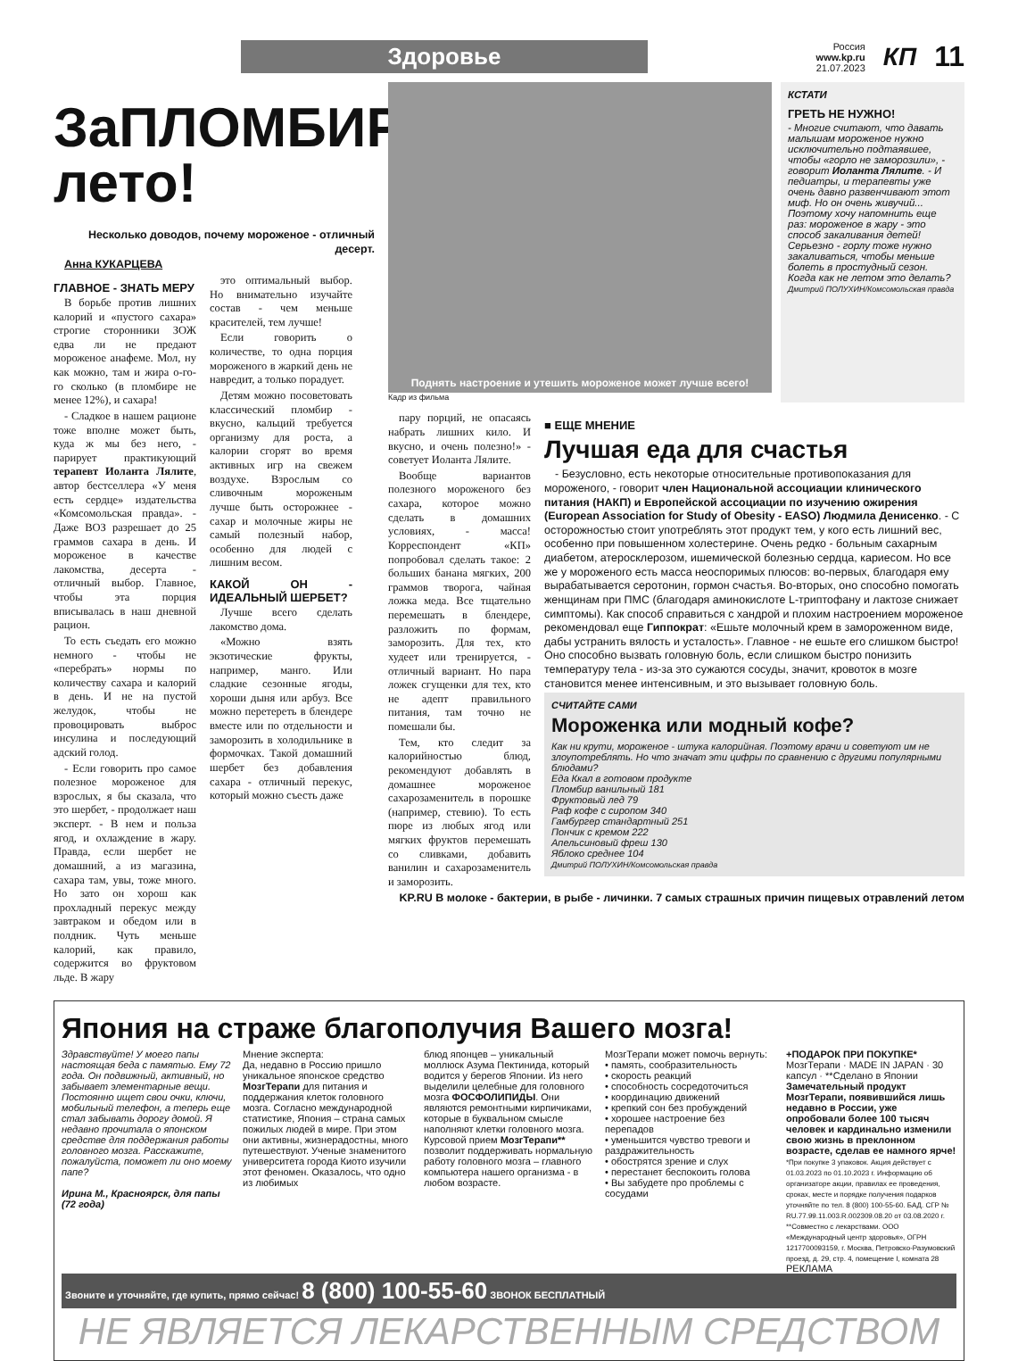Здоровье
Россия
www.kp.ru
21.07.2023
КП 11
ЗаПЛОМБИРуй лето!
Несколько доводов, почему мороженое - отличный десерт.
Анна КУКАРЦЕВА
ГЛАВНОЕ - ЗНАТЬ МЕРУ
В борьбе против лишних калорий и «пустого сахара» строгие сторонники ЗОЖ едва ли не предают мороженое анафеме. Мол, ну как можно, там и жира о-го-го сколько (в пломбире не менее 12%), и сахара!
- Сладкое в нашем рационе тоже вполне может быть, куда ж мы без него, - парирует практикующий терапевт Иоланта Лялите, автор бестселлера «У меня есть сердце» издательства «Комсомольская правда». - Даже ВОЗ разрешает до 25 граммов сахара в день. И мороженое в качестве лакомства, десерта - отличный выбор. Главное, чтобы эта порция вписывалась в наш дневной рацион.
То есть съедать его можно немного - чтобы не «перебрать» нормы по количеству сахара и калорий в день. И не на пустой желудок, чтобы не провоцировать выброс инсулина и последующий адский голод.
- Если говорить про самое полезное мороженое для взрослых, я бы сказала, что это шербет, - продолжает наш эксперт. - В нем и польза ягод, и охлаждение в жару. Правда, если шербет не домашний, а из магазина, сахара там, увы, тоже много. Но зато он хорош как прохладный перекус между завтраком и обедом или в полдник. Чуть меньше калорий, как правило, содержится во фруктовом льде. В жару
это оптимальный выбор. Но внимательно изучайте состав - чем меньше красителей, тем лучше!
Если говорить о количестве, то одна порция мороженого в жаркий день не навредит, а только порадует.
Детям можно посоветовать классический пломбир - вкусно, кальций требуется организму для роста, а калории сгорят во время активных игр на свежем воздухе. Взрослым со сливочным мороженым лучше быть осторожнее - сахар и молочные жиры не самый полезный набор, особенно для людей с лишним весом.
КАКОЙ ОН - ИДЕАЛЬНЫЙ ШЕРБЕТ?
Лучше всего сделать лакомство дома.
«Можно взять экзотические фрукты, например, манго. Или сладкие сезонные ягоды, хороши дыня или арбуз. Все можно перетереть в блендере вместе или по отдельности и заморозить в холодильнике в формочках. Такой домашний шербет без добавления сахара - отличный перекус, который можно съесть даже
Поднять настроение и утешить мороженое может лучше всего!
Кадр из фильма
КСТАТИ
ГРЕТЬ НЕ НУЖНО!
- Многие считают, что давать малышам мороженое нужно исключительно подтаявшее, чтобы «горло не заморозили», - говорит Иоланта Лялите. - И педиатры, и терапевты уже очень давно развенчивают этот миф. Но он очень живучий... Поэтому хочу напомнить еще раз: мороженое в жару - это способ закаливания детей! Серьезно - горлу тоже нужно закаливаться, чтобы меньше болеть в простудный сезон. Когда как не летом это делать?
Дмитрий ПОЛУХИН/Комсомольская правда
пару порций, не опасаясь набрать лишних кило. И вкусно, и очень полезно!» - советует Иоланта Лялите.
Вообще вариантов полезного мороженого без сахара, которое можно сделать в домашних условиях, - масса! Корреспондент «КП» попробовал сделать такое: 2 больших банана мягких, 200 граммов творога, чайная ложка меда. Все тщательно перемешать в блендере, разложить по формам, заморозить. Для тех, кто худеет или тренируется, - отличный вариант. Но пара ложек сгущенки для тех, кто не адепт правильного питания, там точно не помешали бы.
Тем, кто следит за калорийностью блюд, рекомендуют добавлять в домашнее мороженое сахарозаменитель в порошке (например, стевию). То есть пюре из любых ягод или мягких фруктов перемешать со сливками, добавить ванилин и сахарозаменитель и заморозить.
■ ЕЩЕ МНЕНИЕ
Лучшая еда для счастья
- Безусловно, есть некоторые относительные противопоказания для мороженого, - говорит член Национальной ассоциации клинического питания (НАКП) и Европейской ассоциации по изучению ожирения (European Association for Study of Obesity - EASO) Людмила Денисенко. - С осторожностью стоит употреблять этот продукт тем, у кого есть лишний вес, особенно при повышенном холестерине. Очень редко - больным сахарным диабетом, атеросклерозом, ишемической болезнью сердца, кариесом. Но все же у мороженого есть масса неоспоримых плюсов: во-первых, благодаря ему вырабатывается серотонин, гормон счастья. Во-вторых, оно способно помогать женщинам при ПМС (благодаря аминокислоте L-триптофану и лактозе снижает симптомы). Как способ справиться с хандрой и плохим настроением мороженое рекомендовал еще Гиппократ: «Ешьте молочный крем в замороженном виде, дабы устранить вялость и усталость». Главное - не ешьте его слишком быстро! Оно способно вызвать головную боль, если слишком быстро понизить температуру тела - из-за это сужаются сосуды, значит, кровоток в мозге становится менее интенсивным, и это вызывает головную боль.
СЧИТАЙТЕ САМИ
Мороженка или модный кофе?
Как ни крути, мороженое - штука калорийная. Поэтому врачи и советуют им не злоупотреблять. Но что значат эти цифры по сравнению с другими популярными блюдами?
Еда Ккал в готовом продукте
Пломбир ванильный 181
Фруктовый лед 79
Раф кофе с сиропом 340
Гамбургер стандартный 251
Пончик с кремом 222
Апельсиновый фреш 130
Яблоко среднее 104
Дмитрий ПОЛУХИН/Комсомольская правда
KP.RU В молоке - бактерии, в рыбе - личинки. 7 самых страшных причин пищевых отравлений летом
Япония на страже благополучия Вашего мозга!
Здравствуйте! У моего папы настоящая беда с памятью. Ему 72 года. Он подвижный, активный, но забывает элементарные вещи. Постоянно ищет свои очки, ключи, мобильный телефон, а теперь еще стал забывать дорогу домой. Я недавно прочитала о японском средстве для поддержания работы головного мозга. Расскажите, пожалуйста, поможет ли оно моему папе?
Ирина М., Красноярск, для папы (72 года)
Мнение эксперта:
Да, недавно в Россию пришло уникальное японское средство МозгТерапи для питания и поддержания клеток головного мозга. Согласно международной статистике, Япония – страна самых пожилых людей в мире. При этом они активны, жизнерадостны, много путешествуют. Ученые знаменитого университета города Киото изучили этот феномен. Оказалось, что одно из любимых
блюд японцев – уникальный моллюск Азума Пектинида, который водится у берегов Японии. Из него выделили целебные для головного мозга ФОСФОЛИПИДЫ. Они являются ремонтными кирпичиками, которые в буквальном смысле наполняют клетки головного мозга. Курсовой прием МозгТерапи** позволит поддерживать нормальную работу головного мозга – главного компьютера нашего организма - в любом возрасте.
МозгТерапи может помочь вернуть:
• память, сообразительность
• скорость реакций
• способность сосредоточиться
• координацию движений
• крепкий сон без пробуждений
• хорошее настроение без перепадов
• уменьшится чувство тревоги и раздражительность
• обострятся зрение и слух
• перестанет беспокоить голова
• Вы забудете про проблемы с сосудами
+ПОДАРОК ПРИ ПОКУПКЕ*
МозгТерапи · MADE IN JAPAN · 30 капсул · **Сделано в Японии
Замечательный продукт МозгТерапи, появившийся лишь недавно в России, уже опробовали более 100 тысяч человек и кардинально изменили свою жизнь в преклонном возрасте, сделав ее намного ярче!
*При покупке 3 упаковок. Акция действует с 01.03.2023 по 01.10.2023 г. Информацию об организаторе акции, правилах ее проведения, сроках, месте и порядке получения подарков уточняйте по тел. 8 (800) 100-55-60. БАД. СГР № RU.77.99.11.003.R.002309.08.20 от 03.08.2020 г. **Совместно с лекарствами. ООО «Международный центр здоровья», ОГРН 1217700093159, г. Москва, Петровско-Разумовский проезд, д. 29, стр. 4, помещение I, комната 28
РЕКЛАМА
Звоните и уточняйте, где купить, прямо сейчас! 8 (800) 100-55-60 ЗВОНОК БЕСПЛАТНЫЙ
НЕ ЯВЛЯЕТСЯ ЛЕКАРСТВЕННЫМ СРЕДСТВОМ